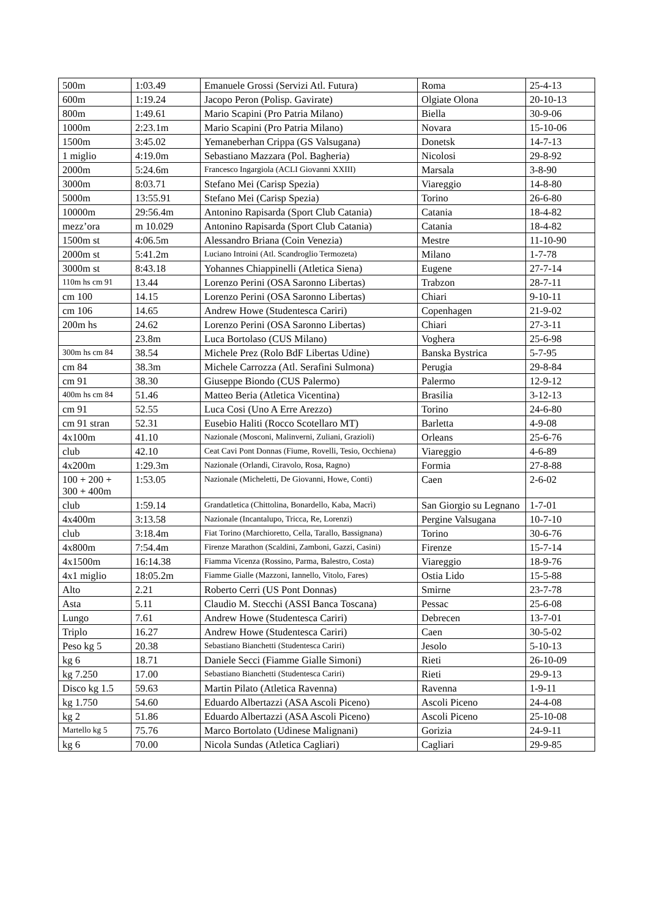| 500m | 1:03.49 | Emanuele Grossi (Servizi Atl. Futura) | Roma | 25-4-13 |
| 600m | 1:19.24 | Jacopo Peron (Polisp. Gavirate) | Olgiate Olona | 20-10-13 |
| 800m | 1:49.61 | Mario Scapini (Pro Patria Milano) | Biella | 30-9-06 |
| 1000m | 2:23.1m | Mario Scapini (Pro Patria Milano) | Novara | 15-10-06 |
| 1500m | 3:45.02 | Yemaneberhan Crippa (GS Valsugana) | Donetsk | 14-7-13 |
| 1 miglio | 4:19.0m | Sebastiano Mazzara (Pol. Bagheria) | Nicolosi | 29-8-92 |
| 2000m | 5:24.6m | Francesco Ingargiola (ACLI Giovanni XXIII) | Marsala | 3-8-90 |
| 3000m | 8:03.71 | Stefano Mei (Carisp Spezia) | Viareggio | 14-8-80 |
| 5000m | 13:55.91 | Stefano Mei (Carisp Spezia) | Torino | 26-6-80 |
| 10000m | 29:56.4m | Antonino Rapisarda (Sport Club Catania) | Catania | 18-4-82 |
| mezz’ora | m 10.029 | Antonino Rapisarda (Sport Club Catania) | Catania | 18-4-82 |
| 1500m st | 4:06.5m | Alessandro Briana (Coin Venezia) | Mestre | 11-10-90 |
| 2000m st | 5:41.2m | Luciano Introini (Atl. Scandroglio Termozeta) | Milano | 1-7-78 |
| 3000m st | 8:43.18 | Yohannes Chiappinelli (Atletica Siena) | Eugene | 27-7-14 |
| 110m hs cm 91 | 13.44 | Lorenzo Perini (OSA Saronno Libertas) | Trabzon | 28-7-11 |
| cm 100 | 14.15 | Lorenzo Perini (OSA Saronno Libertas) | Chiari | 9-10-11 |
| cm 106 | 14.65 | Andrew Howe (Studentesca Cariri) | Copenhagen | 21-9-02 |
| 200m hs | 24.62 | Lorenzo Perini (OSA Saronno Libertas) | Chiari | 27-3-11 |
| | 23.8m | Luca Bortolaso (CUS Milano) | Voghera | 25-6-98 |
| 300m hs cm 84 | 38.54 | Michele Prez (Rolo BdF Libertas Udine) | Banska Bystrica | 5-7-95 |
| cm 84 | 38.3m | Michele Carrozza (Atl. Serafini Sulmona) | Perugia | 29-8-84 |
| cm 91 | 38.30 | Giuseppe Biondo (CUS Palermo) | Palermo | 12-9-12 |
| 400m hs cm 84 | 51.46 | Matteo Beria (Atletica Vicentina) | Brasilia | 3-12-13 |
| cm 91 | 52.55 | Luca Cosi (Uno A Erre Arezzo) | Torino | 24-6-80 |
| cm 91 stran | 52.31 | Eusebio Haliti (Rocco Scotellaro MT) | Barletta | 4-9-08 |
| 4x100m | 41.10 | Nazionale (Mosconi, Malinverni, Zuliani, Grazioli) | Orleans | 25-6-76 |
| club | 42.10 | Ceat Cavi Pont Donnas (Fiume, Rovelli, Tesio, Occhiena) | Viareggio | 4-6-89 |
| 4x200m | 1:29.3m | Nazionale (Orlandi, Ciravolo, Rosa, Ragno) | Formia | 27-8-88 |
| 100 + 200 + 300 + 400m | 1:53.05 | Nazionale (Micheletti, De Giovanni, Howe, Conti) | Caen | 2-6-02 |
| club | 1:59.14 | Grandatletica (Chittolina, Bonardello, Kaba, Macrì) | San Giorgio su Legnano | 1-7-01 |
| 4x400m | 3:13.58 | Nazionale (Incantalupo, Tricca, Re, Lorenzi) | Pergine Valsugana | 10-7-10 |
| club | 3:18.4m | Fiat Torino (Marchioretto, Cella, Tarallo, Bassignana) | Torino | 30-6-76 |
| 4x800m | 7:54.4m | Firenze Marathon (Scaldini, Zamboni, Gazzi, Casini) | Firenze | 15-7-14 |
| 4x1500m | 16:14.38 | Fiamma Vicenza (Rossino, Parma, Balestro, Costa) | Viareggio | 18-9-76 |
| 4x1 miglio | 18:05.2m | Fiamme Gialle (Mazzoni, Iannello, Vitolo, Fares) | Ostia Lido | 15-5-88 |
| Alto | 2.21 | Roberto Cerri (US Pont Donnas) | Smirne | 23-7-78 |
| Asta | 5.11 | Claudio M. Stecchi (ASSI Banca Toscana) | Pessac | 25-6-08 |
| Lungo | 7.61 | Andrew Howe (Studentesca Cariri) | Debrecen | 13-7-01 |
| Triplo | 16.27 | Andrew Howe (Studentesca Cariri) | Caen | 30-5-02 |
| Peso kg 5 | 20.38 | Sebastiano Bianchetti (Studentesca Cariri) | Jesolo | 5-10-13 |
| kg 6 | 18.71 | Daniele Secci (Fiamme Gialle Simoni) | Rieti | 26-10-09 |
| kg 7.250 | 17.00 | Sebastiano Bianchetti (Studentesca Cariri) | Rieti | 29-9-13 |
| Disco kg 1.5 | 59.63 | Martin Pilato (Atletica Ravenna) | Ravenna | 1-9-11 |
| kg 1.750 | 54.60 | Eduardo Albertazzi (ASA Ascoli Piceno) | Ascoli Piceno | 24-4-08 |
| kg 2 | 51.86 | Eduardo Albertazzi (ASA Ascoli Piceno) | Ascoli Piceno | 25-10-08 |
| Martello kg 5 | 75.76 | Marco Bortolato (Udinese Malignani) | Gorizia | 24-9-11 |
| kg 6 | 70.00 | Nicola Sundas (Atletica Cagliari) | Cagliari | 29-9-85 |